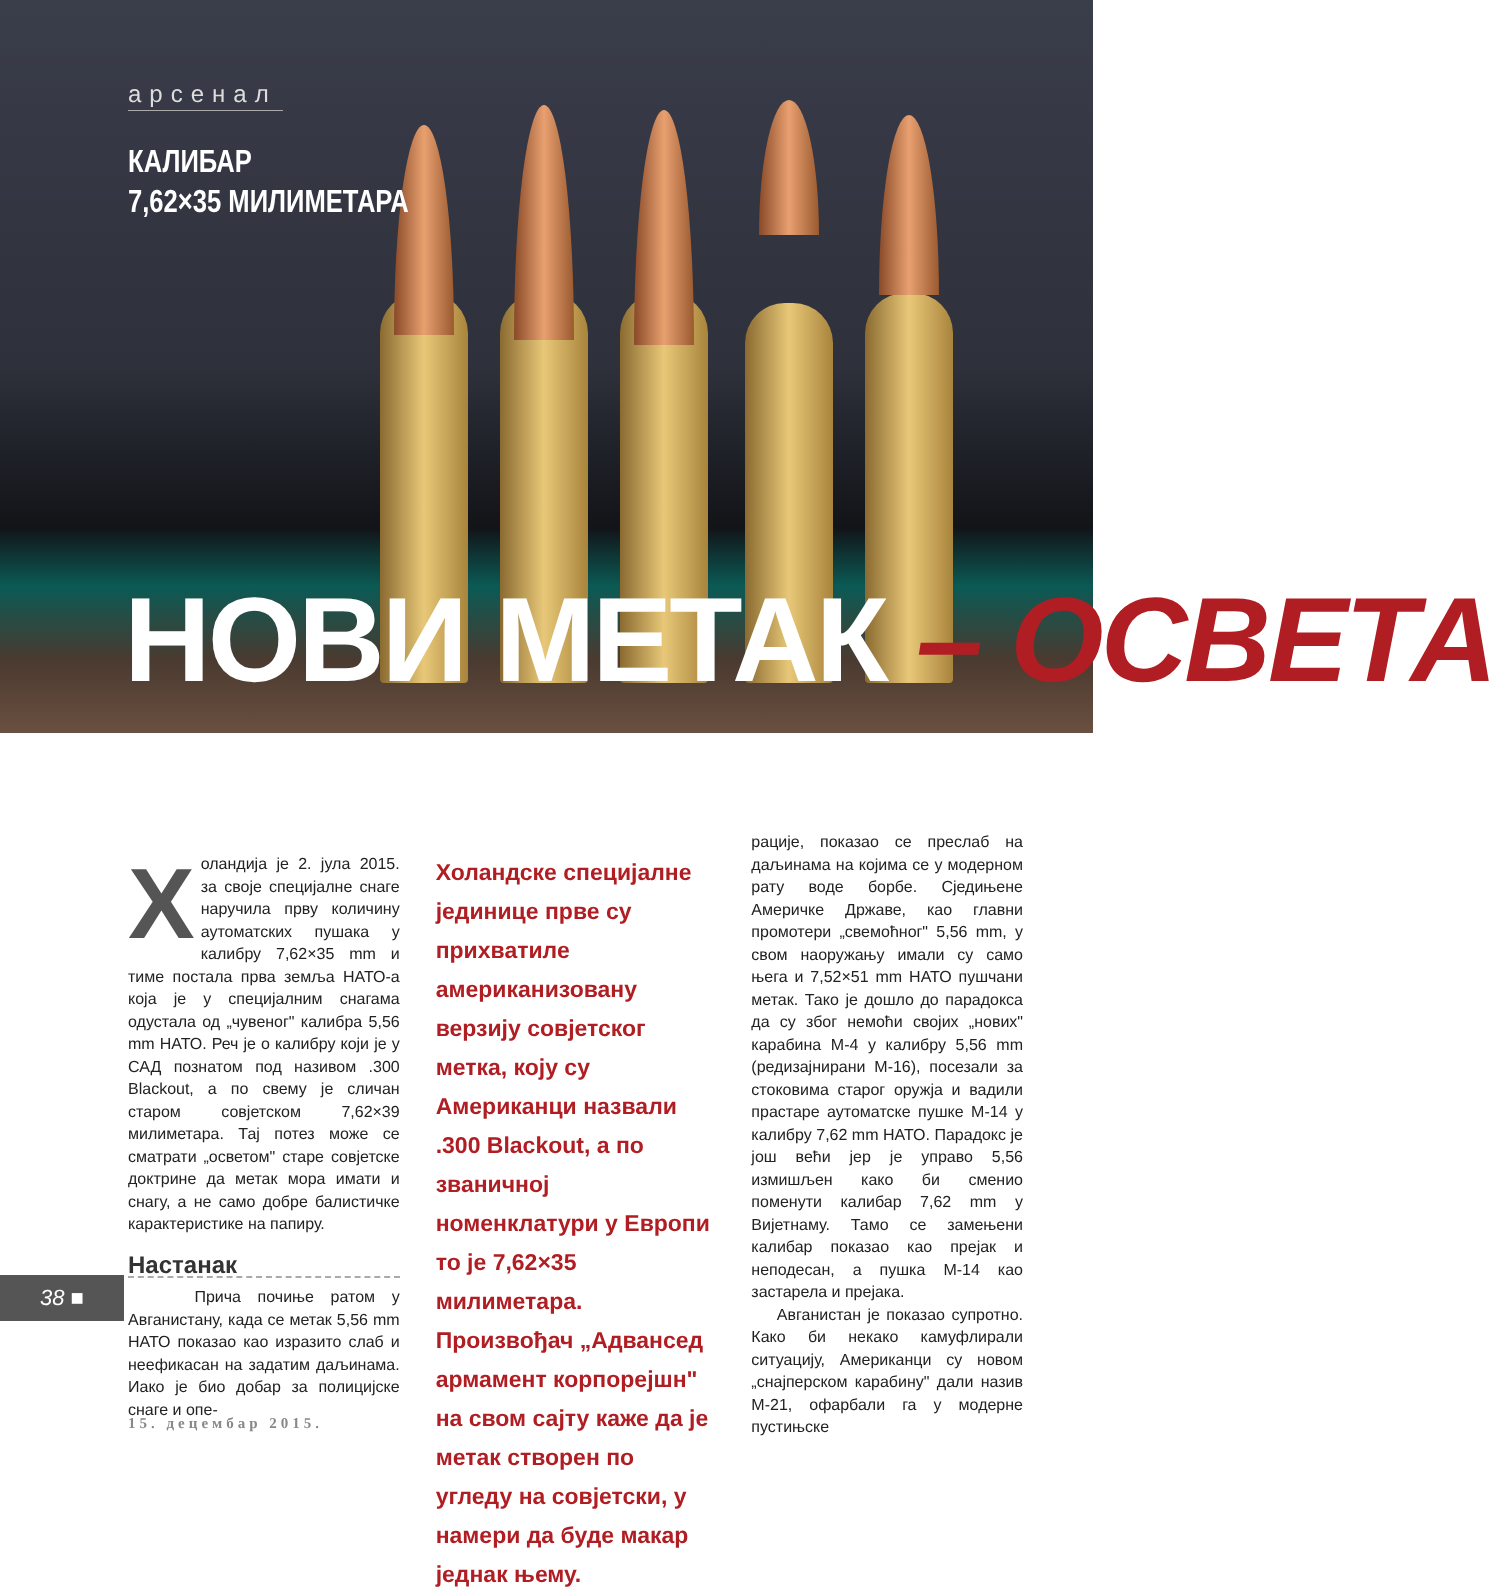арсенал
КАЛИБАР
7,62×35 МИЛИМЕТАРА
НОВИ МЕТАК – ОСВЕТА
Холандија је 2. јула 2015. за своје специјалне снаге наручила прву количину аутоматских пушака у калибру 7,62×35 mm и тиме постала прва земља НАТО-а која је у специјалним снагама одустала од „чувеног" калибра 5,56 mm НАТО. Реч је о калибру који је у САД познатом под називом .300 Blackout, а по свему је сличан старом совјетском 7,62×39 милиметара. Тај потез може се сматрати „осветом" старе совјетске доктрине да метак мора имати и снагу, а не само добре балистичке карактеристике на папиру.
Настанак
Прича почиње ратом у Авганистану, када се метак 5,56 mm НАТО показао као изразито слаб и неефикасан на задатим даљинама. Иако је био добар за полицијске снаге и опе-
Холандске специјалне јединице прве су прихватиле американизовану верзију совјетског метка, коју су Американци назвали .300 Blackout, а по званичној номенклатури у Европи то је 7,62×35 милиметара. Произвођач „Адвансед армамент корпорејшн" на свом сајту каже да је метак створен по угледу на совјетски, у намери да буде макар једнак њему.
рације, показао се преслаб на даљинама на којима се у модерном рату воде борбе. Сједињене Америчке Државе, као главни промотери „свемоћног" 5,56 mm, у свом наоружању имали су само њега и 7,52×51 mm НАТО пушчани метак. Тако је дошло до парадокса да су због немоћи својих „нових" карабина М-4 у калибру 5,56 mm (редизајнирани М-16), посезали за стоковима старог оружја и вадили прастаре аутоматске пушке М-14 у калибру 7,62 mm НАТО. Парадокс је још већи јер је управо 5,56 измишљен како би сменио поменути калибар 7,62 mm у Вијетнаму. Тамо се замењени калибар показао као прејак и неподесан, а пушка М-14 као застарела и прејака.
Авганистан је показао супротно. Како би некако камуфлирали ситуацију, Американци су новом „снајперском карабину" дали назив М-21, офарбали га у модерне пустињске
38 ■
15. децембар 2015.